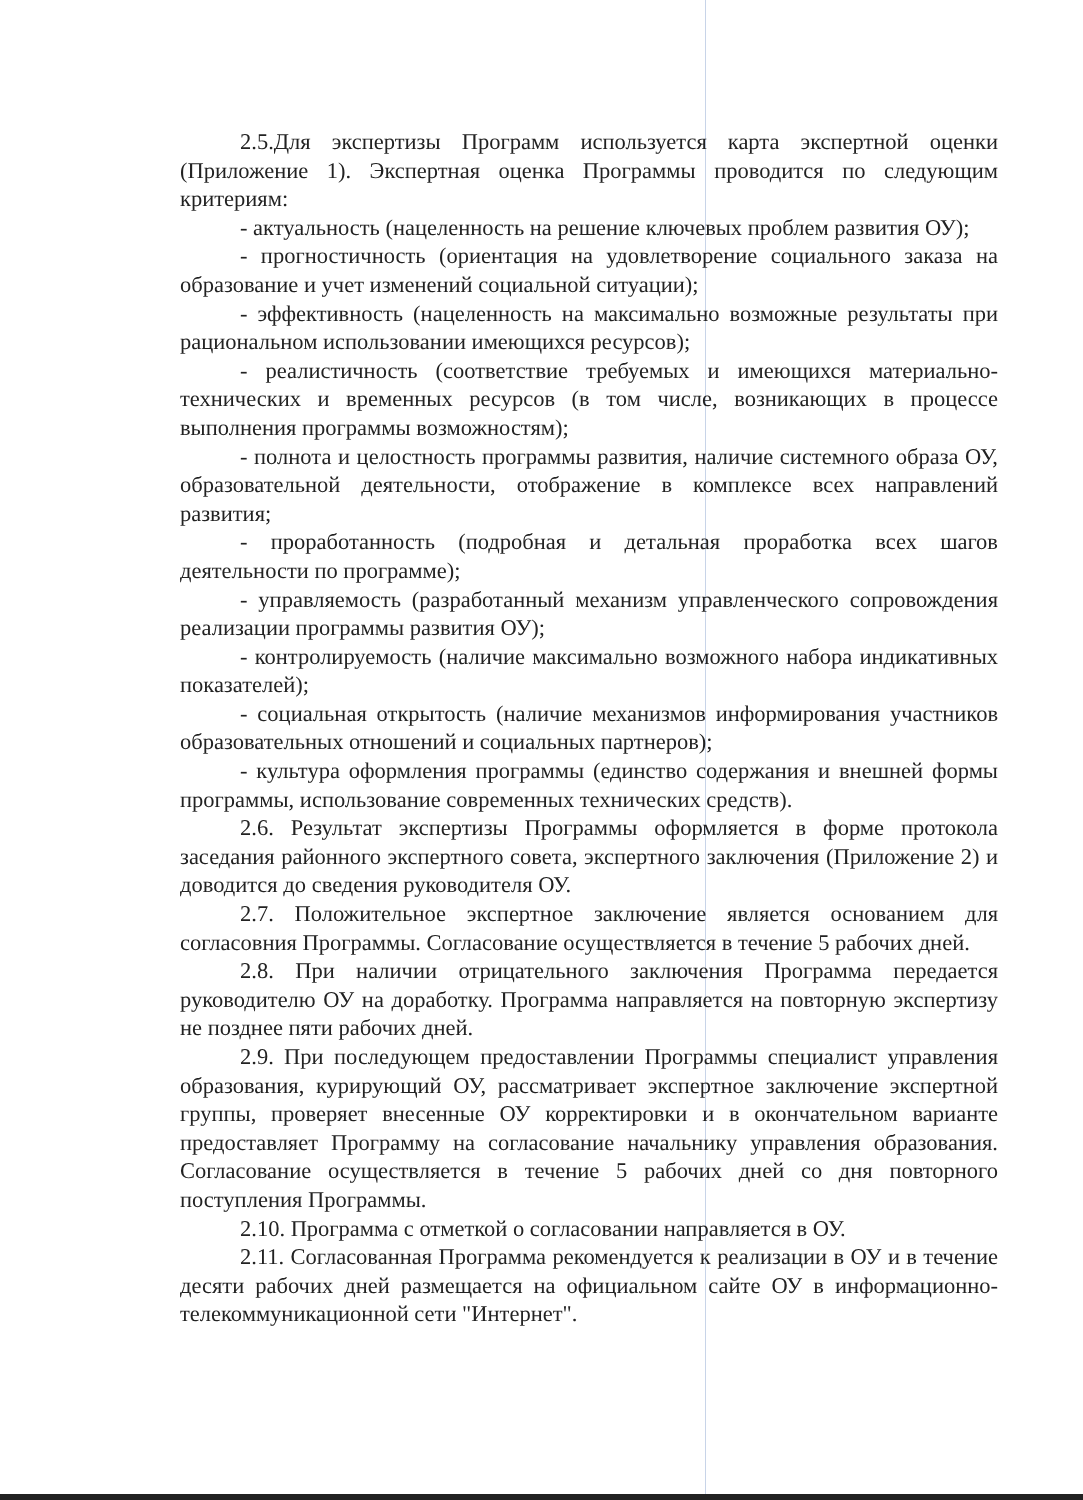2.5.Для экспертизы Программ используется карта экспертной оценки (Приложение 1). Экспертная оценка Программы проводится по следующим критериям:
- актуальность (нацеленность на решение ключевых проблем развития ОУ);
- прогностичность (ориентация на удовлетворение социального заказа на образование и учет изменений социальной ситуации);
- эффективность (нацеленность на максимально возможные результаты при рациональном использовании имеющихся ресурсов);
- реалистичность (соответствие требуемых и имеющихся материально-технических и временных ресурсов (в том числе, возникающих в процессе выполнения программы возможностям);
- полнота и целостность программы развития, наличие системного образа ОУ, образовательной деятельности, отображение в комплексе всех направлений развития;
- проработанность (подробная и детальная проработка всех шагов деятельности по программе);
- управляемость (разработанный механизм управленческого сопровождения реализации программы развития ОУ);
- контролируемость (наличие максимально возможного набора индикативных показателей);
- социальная открытость (наличие механизмов информирования участников образовательных отношений и социальных партнеров);
- культура оформления программы (единство содержания и внешней формы программы, использование современных технических средств).
2.6. Результат экспертизы Программы оформляется в форме протокола заседания районного экспертного совета, экспертного заключения (Приложение 2) и доводится до сведения руководителя ОУ.
2.7. Положительное экспертное заключение является основанием для согласовния Программы. Согласование осуществляется в течение 5 рабочих дней.
2.8. При наличии отрицательного заключения Программа передается руководителю ОУ на доработку. Программа направляется на повторную экспертизу не позднее пяти рабочих дней.
2.9. При последующем предоставлении Программы специалист управления образования, курирующий ОУ, рассматривает экспертное заключение экспертной группы, проверяет внесенные ОУ корректировки и в окончательном варианте предоставляет Программу на согласование начальнику управления образования. Согласование осуществляется в течение 5 рабочих дней со дня повторного поступления Программы.
2.10. Программа с отметкой о согласовании направляется в ОУ.
2.11. Согласованная Программа рекомендуется к реализации в ОУ и в течение десяти рабочих дней размещается на официальном сайте ОУ в информационно-телекоммуникационной сети "Интернет".